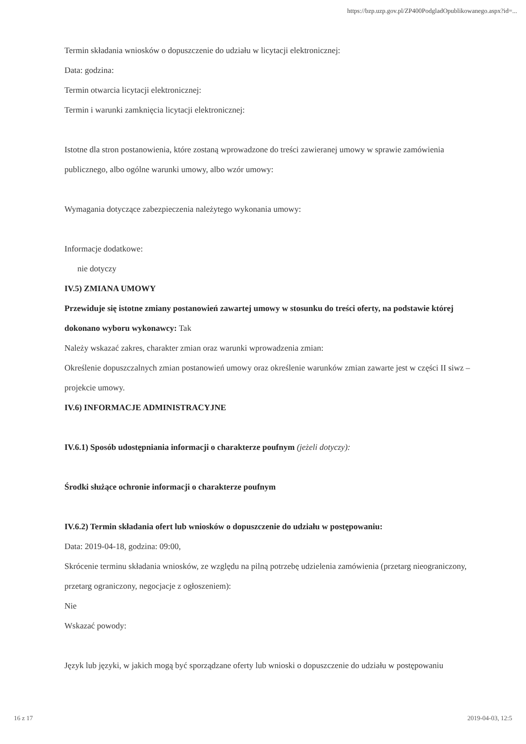https://bzp.uzp.gov.pl/ZP400PodgladOpublikowanego.aspx?id=...
Termin składania wniosków o dopuszczenie do udziału w licytacji elektronicznej:
Data: godzina:
Termin otwarcia licytacji elektronicznej:
Termin i warunki zamknięcia licytacji elektronicznej:
Istotne dla stron postanowienia, które zostaną wprowadzone do treści zawieranej umowy w sprawie zamówienia publicznego, albo ogólne warunki umowy, albo wzór umowy:
Wymagania dotyczące zabezpieczenia należytego wykonania umowy:
Informacje dodatkowe:
nie dotyczy
IV.5) ZMIANA UMOWY
Przewiduje się istotne zmiany postanowień zawartej umowy w stosunku do treści oferty, na podstawie której dokonano wyboru wykonawcy: Tak
Należy wskazać zakres, charakter zmian oraz warunki wprowadzenia zmian:
Określenie dopuszczalnych zmian postanowień umowy oraz określenie warunków zmian zawarte jest w części II siwz – projekcie umowy.
IV.6) INFORMACJE ADMINISTRACYJNE
IV.6.1) Sposób udostępniania informacji o charakterze poufnym (jeżeli dotyczy):
Środki służące ochronie informacji o charakterze poufnym
IV.6.2) Termin składania ofert lub wniosków o dopuszczenie do udziału w postępowaniu:
Data: 2019-04-18, godzina: 09:00,
Skrócenie terminu składania wniosków, ze względu na pilną potrzebę udzielenia zamówienia (przetarg nieograniczony, przetarg ograniczony, negocjacje z ogłoszeniem):
Nie
Wskazać powody:
Język lub języki, w jakich mogą być sporządzane oferty lub wnioski o dopuszczenie do udziału w postępowaniu
16 z 17 2019-04-03, 12:5